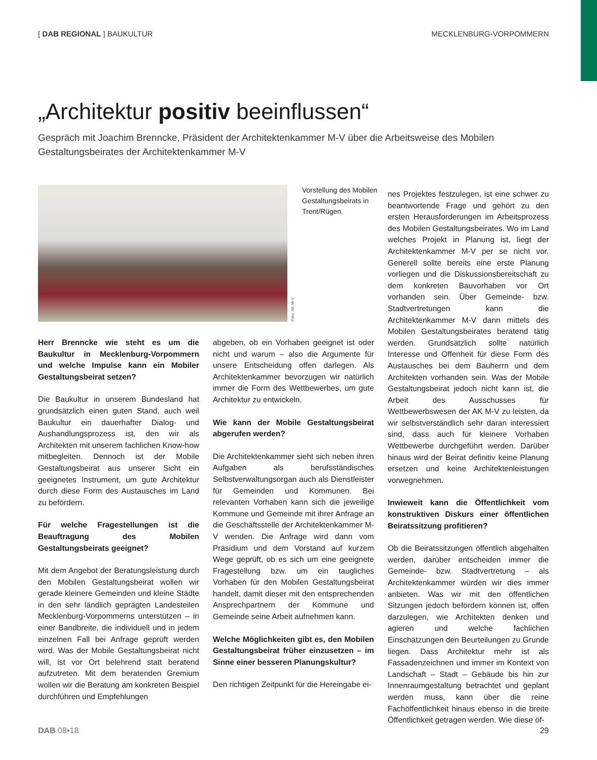[ DAB REGIONAL ] BAUKULTUR MECKLENBURG-VORPOMMERN
„Architektur positiv beeinflussen“
Gespräch mit Joachim Brenncke, Präsident der Architektenkammer M-V über die Arbeitsweise des Mobilen Gestaltungsbeirates der Architektenkammer M-V
Foto: AK M-V
Vorstellung des Mobilen Gestaltungsbeirats in Trent/Rügen.
Herr Brenncke wie steht es um die Baukultur in Mecklenburg-Vorpommern und welche Impulse kann ein Mobiler Gestaltungsbeirat setzen?
Die Baukultur in unserem Bundesland hat grundsätzlich einen guten Stand, auch weil Baukultur ein dauerhafter Dialog- und Aushandlungsprozess ist, den wir als Architekten mit unserem fachlichen Know-how mitbegleiten. Dennoch ist der Mobile Gestaltungsbeirat aus unserer Sicht ein geeignetes Instrument, um gute Architektur durch diese Form des Austausches im Land zu befördern.
Für welche Fragestellungen ist die Beauftragung des Mobilen Gestaltungsbeirats geeignet?
Mit dem Angebot der Beratungsleistung durch den Mobilen Gestaltungsbeirat wollen wir gerade kleinere Gemeinden und kleine Städte in den sehr ländlich geprägten Landesteilen Mecklenburg-Vorpommerns unterstützen – in einer Bandbreite, die individuell und in jedem einzelnen Fall bei Anfrage geprüft werden wird. Was der Mobile Gestaltungsbeirat nicht will, ist vor Ort belehrend statt beratend aufzutreten. Mit dem beratenden Gremium wollen wir die Beratung am konkreten Beispiel durchführen und Empfehlungen
abgeben, ob ein Vorhaben geeignet ist oder nicht und warum – also die Argumente für unsere Entscheidung offen darlegen. Als Architektenkammer bevorzugen wir natürlich immer die Form des Wettbewerbes, um gute Architektur zu entwickeln.
Wie kann der Mobile Gestaltungsbeirat abgerufen werden?
Die Architektenkammer sieht sich neben ihren Aufgaben als berufsständisches Selbstverwaltungsorgan auch als Dienstleister für Gemeinden und Kommunen. Bei relevanten Vorhaben kann sich die jeweilige Kommune und Gemeinde mit ihrer Anfrage an die Geschäftsstelle der Architektenkammer M-V wenden. Die Anfrage wird dann vom Präsidium und dem Vorstand auf kurzem Wege geprüft, ob es sich um eine geeignete Fragestellung bzw. um ein taugliches Vorhaben für den Mobilen Gestaltungsbeirat handelt, damit dieser mit den entsprechenden Ansprechpartnern der Kommune und Gemeinde seine Arbeit aufnehmen kann.
Welche Möglichkeiten gibt es, den Mobilen Gestaltungsbeirat früher einzusetzen – im Sinne einer besseren Planungskultur?
Den richtigen Zeitpunkt für die Hereingabe ei-
nes Projektes festzulegen, ist eine schwer zu beantwortende Frage und gehört zu den ersten Herausforderungen im Arbeitsprozess des Mobilen Gestaltungsbeirates. Wo im Land welches Projekt in Planung ist, liegt der Architektenkammer M-V per se nicht vor. Generell sollte bereits eine erste Planung vorliegen und die Diskussionsbereitschaft zu dem konkreten Bauvorhaben vor Ort vorhanden sein. Über Gemeinde- bzw. Stadtvertretungen kann die Architektenkammer M-V dann mittels des Mobilen Gestaltungsbeirates beratend tätig werden. Grundsätzlich sollte natürlich Interesse und Offenheit für diese Form des Austausches bei dem Bauherrn und dem Architekten vorhanden sein. Was der Mobile Gestaltungsbeirat jedoch nicht kann ist, die Arbeit des Ausschusses für Wettbewerbswesen der AK M-V zu leisten, da wir selbstverständlich sehr daran interessiert sind, dass auch für kleinere Vorhaben Wettbewerbe durchgeführt werden. Darüber hinaus wird der Beirat definitiv keine Planung ersetzen und keine Architektenleistungen vorwegnehmen.
Inwieweit kann die Öffentlichkeit vom konstruktiven Diskurs einer öffentlichen Beiratssitzung profitieren?
Ob die Beiratssitzungen öffentlich abgehalten werden, darüber entscheiden immer die Gemeinde- bzw. Stadtvertretung – als Architektenkammer würden wir dies immer anbieten. Was wir mit den öffentlichen Sitzungen jedoch befördern können ist, offen darzulegen, wie Architekten denken und agieren und welche fachlichen Einschätzungen den Beurteilungen zu Grunde liegen. Dass Architektur mehr ist als Fassadenzeichnen und immer im Kontext von Landschaft – Stadt – Gebäude bis hin zur Innenraumgestaltung betrachtet und geplant werden muss, kann über die reine Fachöffentlichkeit hinaus ebenso in die breite Öffentlichkeit getragen werden. Wie diese öf-
DAB 08•18 29